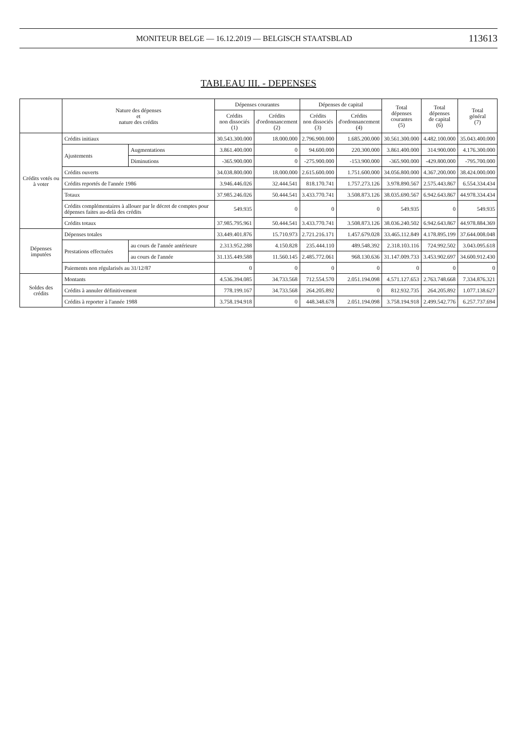MONITEUR BELGE — 16.12.2019 — BELGISCH STAATSBLAD 113613
TABLEAU III. - DEPENSES
| | Nature des dépenses et nature des crédits | | Dépenses courantes | | Dépenses de capital | | Total dépenses courantes (5) | Total dépenses de capital (6) | Total général (7) |
| --- | --- | --- | --- | --- | --- | --- | --- | --- | --- |
| | | | Crédits non dissociés (1) | Crédits d'ordonnancement (2) | Crédits non dissociés (3) | Crédits d'ordonnancement (4) | | | |
| Crédits votés ou à voter | Crédits initiaux | | 30.543.300.000 | 18.000.000 | 2.796.900.000 | 1.685.200.000 | 30.561.300.000 | 4.482.100.000 | 35.043.400.000 |
| | Ajustements | Augmentations | 3.861.400.000 | 0 | 94.600.000 | 220.300.000 | 3.861.400.000 | 314.900.000 | 4.176.300.000 |
| | | Diminutions | -365.900.000 | 0 | -275.900.000 | -153.900.000 | -365.900.000 | -429.800.000 | -795.700.000 |
| | Crédits ouverts | | 34.038.800.000 | 18.000.000 | 2.615.600.000 | 1.751.600.000 | 34.056.800.000 | 4.367.200.000 | 38.424.000.000 |
| | Crédits reportés de l'année 1986 | | 3.946.446.026 | 32.444.541 | 818.170.741 | 1.757.273.126 | 3.978.890.567 | 2.575.443.867 | 6.554.334.434 |
| | Totaux | | 37.985.246.026 | 50.444.541 | 3.433.770.741 | 3.508.873.126 | 38.035.690.567 | 6.942.643.867 | 44.978.334.434 |
| | Crédits complémentaires à allouer par le décret de comptes pour dépenses faites au-delà des crédits | | 549.935 | 0 | 0 | 0 | 549.935 | 0 | 549.935 |
| | Crédits totaux | | 37.985.795.961 | 50.444.541 | 3.433.770.741 | 3.508.873.126 | 38.036.240.502 | 6.942.643.867 | 44.978.884.369 |
| Dépenses imputées | Dépenses totales | | 33.449.401.876 | 15.710.973 | 2.721.216.171 | 1.457.679.028 | 33.465.112.849 | 4.178.895.199 | 37.644.008.048 |
| | Prestations effectuées | au cours de l'année antérieure | 2.313.952.288 | 4.150.828 | 235.444.110 | 489.548.392 | 2.318.103.116 | 724.992.502 | 3.043.095.618 |
| | | au cours de l'année | 31.135.449.588 | 11.560.145 | 2.485.772.061 | 968.130.636 | 31.147.009.733 | 3.453.902.697 | 34.600.912.430 |
| | Paiements non régularisés au 31/12/87 | | 0 | 0 | 0 | 0 | 0 | 0 | 0 |
| Soldes des crédits | Montants | | 4.536.394.085 | 34.733.568 | 712.554.570 | 2.051.194.098 | 4.571.127.653 | 2.763.748.668 | 7.334.876.321 |
| | Crédits à annuler définitivement | | 778.199.167 | 34.733.568 | 264.205.892 | 0 | 812.932.735 | 264.205.892 | 1.077.138.627 |
| | Crédits à reporter à l'année 1988 | | 3.758.194.918 | 0 | 448.348.678 | 2.051.194.098 | 3.758.194.918 | 2.499.542.776 | 6.257.737.694 |